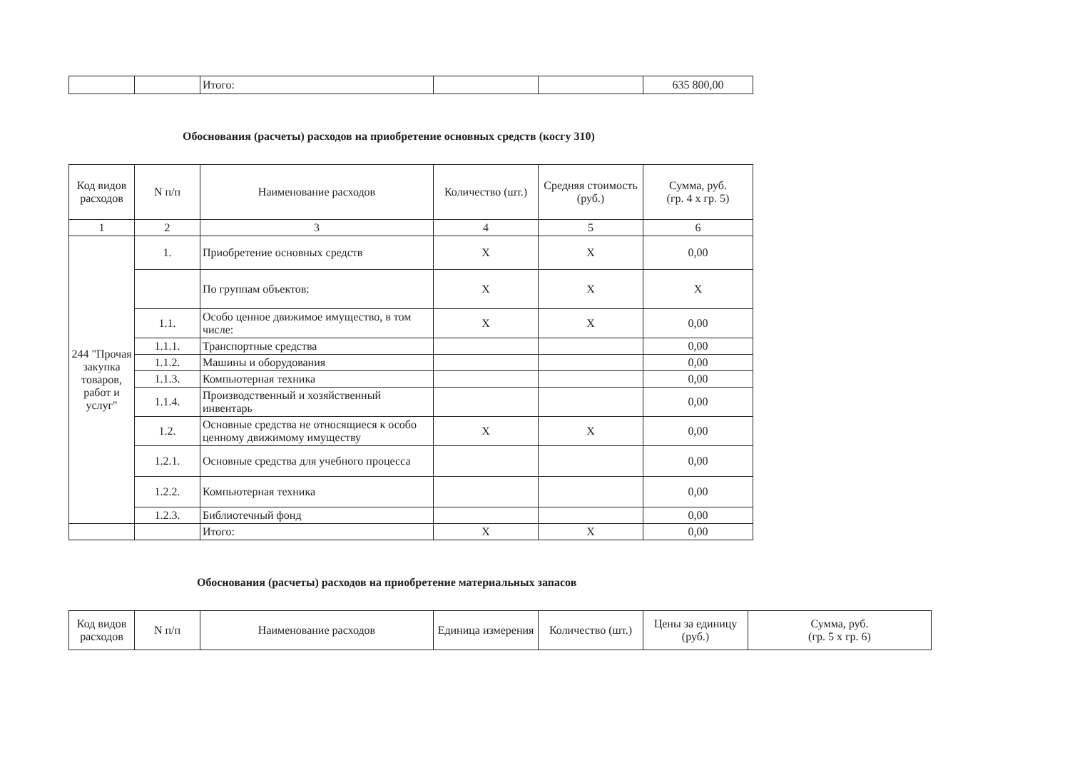| | | Итого: | | | 635 800,00 |
Обоснования (расчеты) расходов на приобретение основных средств (косгу 310)
| Код видов расходов | N п/п | Наименование расходов | Количество (шт.) | Средняя стоимость (руб.) | Сумма, руб. (гр. 4 x гр. 5) |
| --- | --- | --- | --- | --- | --- |
| 1 | 2 | 3 | 4 | 5 | 6 |
| 244 "Прочая закупка товаров, работ и услуг" | 1. | Приобретение основных средств | X | X | 0,00 |
| | | По группам объектов: | X | X | X |
| | 1.1. | Особо ценное движимое имущество, в том числе: | X | X | 0,00 |
| | 1.1.1. | Транспортные средства | | | 0,00 |
| | 1.1.2. | Машины и оборудования | | | 0,00 |
| | 1.1.3. | Компьютерная техника | | | 0,00 |
| | 1.1.4. | Производственный и хозяйственный инвентарь | | | 0,00 |
| | 1.2. | Основные средства не относящиеся к особо ценному движимому имуществу | X | X | 0,00 |
| | 1.2.1. | Основные средства для учебного процесса | | | 0,00 |
| | 1.2.2. | Компьютерная техника | | | 0,00 |
| | 1.2.3. | Библиотечный фонд | | | 0,00 |
| | | Итого: | X | X | 0,00 |
Обоснования (расчеты) расходов на приобретение материальных запасов
| Код видов расходов | N п/п | Наименование расходов | Единица измерения | Количество (шт.) | Цены за единицу (руб.) | Сумма, руб. (гр. 5 x гр. 6) |
| --- | --- | --- | --- | --- | --- | --- |